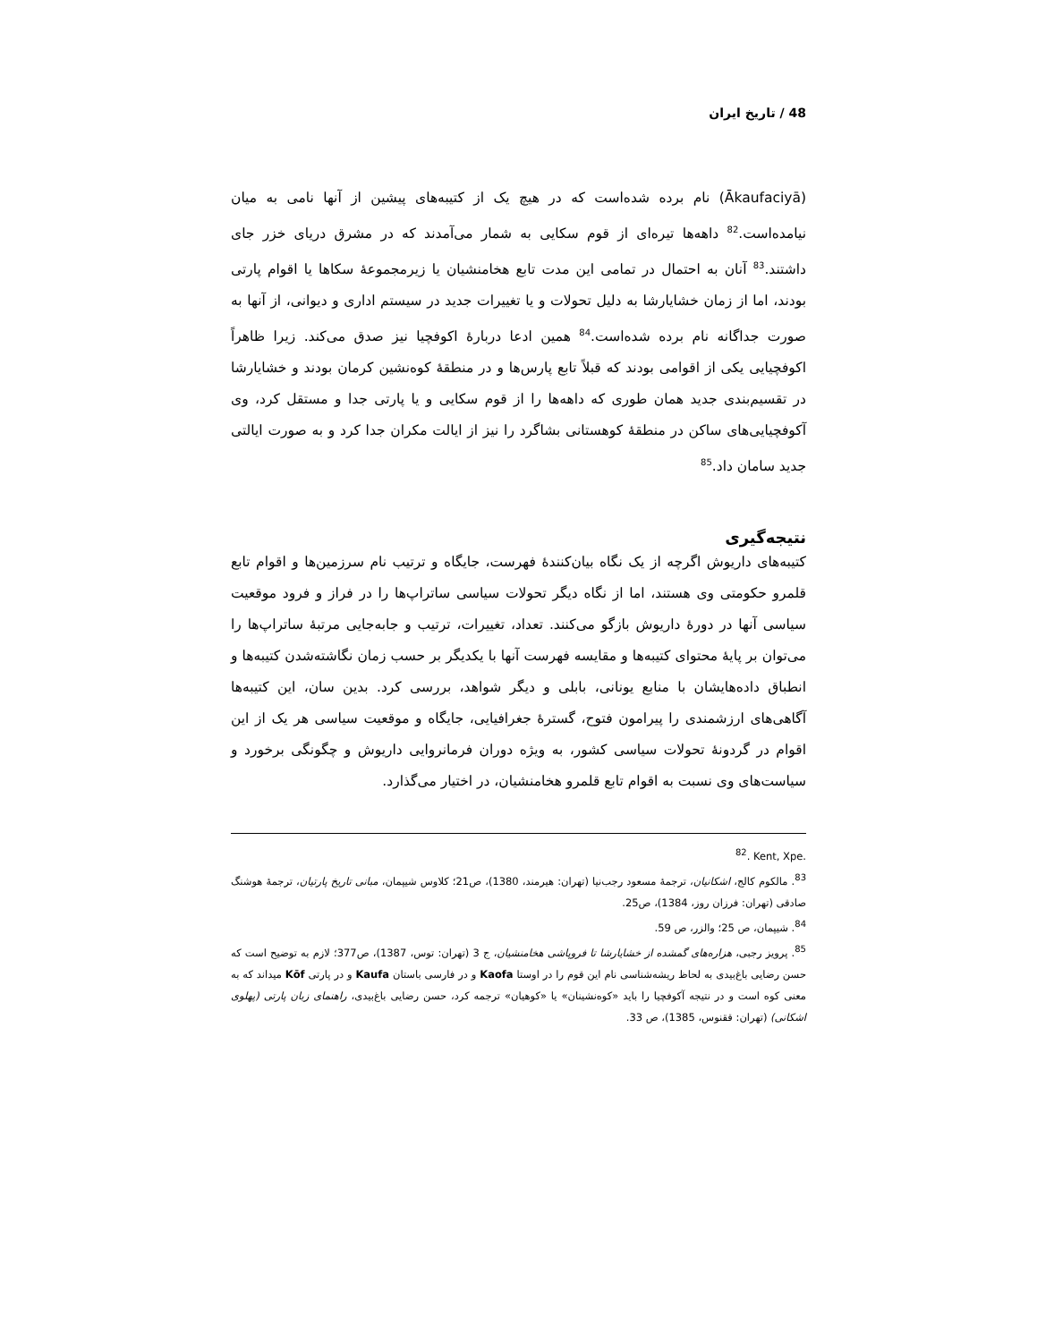48 / تاریخ ایران
(Ākaufaciyā) نام برده شده‌است که در هیچ یک از کتیبه‌های پیشین از آنها نامی به میان نیامده‌است.<sup>82</sup> داهه‌ها تیره‌ای از قوم سکایی به شمار می‌آمدند که در مشرق دریای خزر جای داشتند.<sup>83</sup> آنان به احتمال در تمامی این مدت تابع هخامنشیان یا زیرمجموعهٔ سکاها یا اقوام پارتی بودند، اما از زمان خشایارشا به دلیل تحولات و یا تغییرات جدید در سیستم اداری و دیوانی، از آنها به صورت جداگانه نام برده شده‌است.<sup>84</sup> همین ادعا دربارهٔ اکوفچیا نیز صدق می‌کند. زیرا ظاهراً اکوفچیایی یکی از اقوامی بودند که قبلاً تابع پارس‌ها و در منطقهٔ کوه‌نشین کرمان بودند و خشایارشا در تقسیم‌بندی جدید همان طوری که داهه‌ها را از قوم سکایی و یا پارتی جدا و مستقل کرد، وی آکوفچیایی‌های ساکن در منطقهٔ کوهستانی بشاگرد را نیز از ایالت مکران جدا کرد و به صورت ایالتی جدید سامان داد.<sup>85</sup>
نتیجه‌گیری
کتیبه‌های داریوش اگرچه از یک نگاه بیان‌کنندهٔ فهرست، جایگاه و ترتیب نام سرزمین‌ها و اقوام تابع قلمرو حکومتی وی هستند، اما از نگاه دیگر تحولات سیاسی ساتراپ‌ها را در فراز و فرود موقعیت سیاسی آنها در دورهٔ داریوش بازگو می‌کنند. تعداد، تغییرات، ترتیب و جابه‌جایی مرتبهٔ ساتراپ‌ها را می‌توان بر پایهٔ محتوای کتیبه‌ها و مقایسه فهرست آنها با یکدیگر بر حسب زمان نگاشته‌شدن کتیبه‌ها و انطباق داده‌هایشان با منابع یونانی، بابلی و دیگر شواهد، بررسی کرد. بدین سان، این کتیبه‌ها آگاهی‌های ارزشمندی را پیرامون فتوح، گسترهٔ جغرافیایی، جایگاه و موقعیت سیاسی هر یک از این اقوام در گردونهٔ تحولات سیاسی کشور، به ویژه دوران فرمانروایی داریوش و چگونگی برخورد و سیاست‌های وی نسبت به اقوام تابع قلمرو هخامنشیان، در اختیار می‌گذارد.
<sup>82</sup>. Kent, Xpe.
<sup>83</sup>. مالکوم کالج، اشکانیان، ترجمهٔ مسعود رجب‌نیا (تهران: هیرمند، 1380)، ص21؛ کلاوس شیپمان، مبانی تاریخ پارتیان، ترجمهٔ هوشنگ صادقی (تهران: فرزان روز، 1384)، ص25.
<sup>84</sup>. شیپمان، ص 25؛ والزر، ص 59.
<sup>85</sup>. پرویز رجبی، هزاره‌های گمشده از خشایارشا تا فروپاشی هخامنشیان، ج 3 (تهران: توس، 1387)، ص377؛ لازم به توضیح است که حسن رضایی باغ‌بیدی به لحاظ ریشه‌شناسی نام این قوم را در اوستا Kaofa و در فارسی باستان Kaufa و در پارتی Kōf میداند که به معنی کوه است و در نتیجه آکوفچیا را باید «کوه‌نشینان» یا «کوهیان» ترجمه کرد، حسن رضایی باغ‌بیدی، راهنمای زبان پارتی (پهلوی اشکانی) (تهران: ققنوس، 1385)، ص 33.